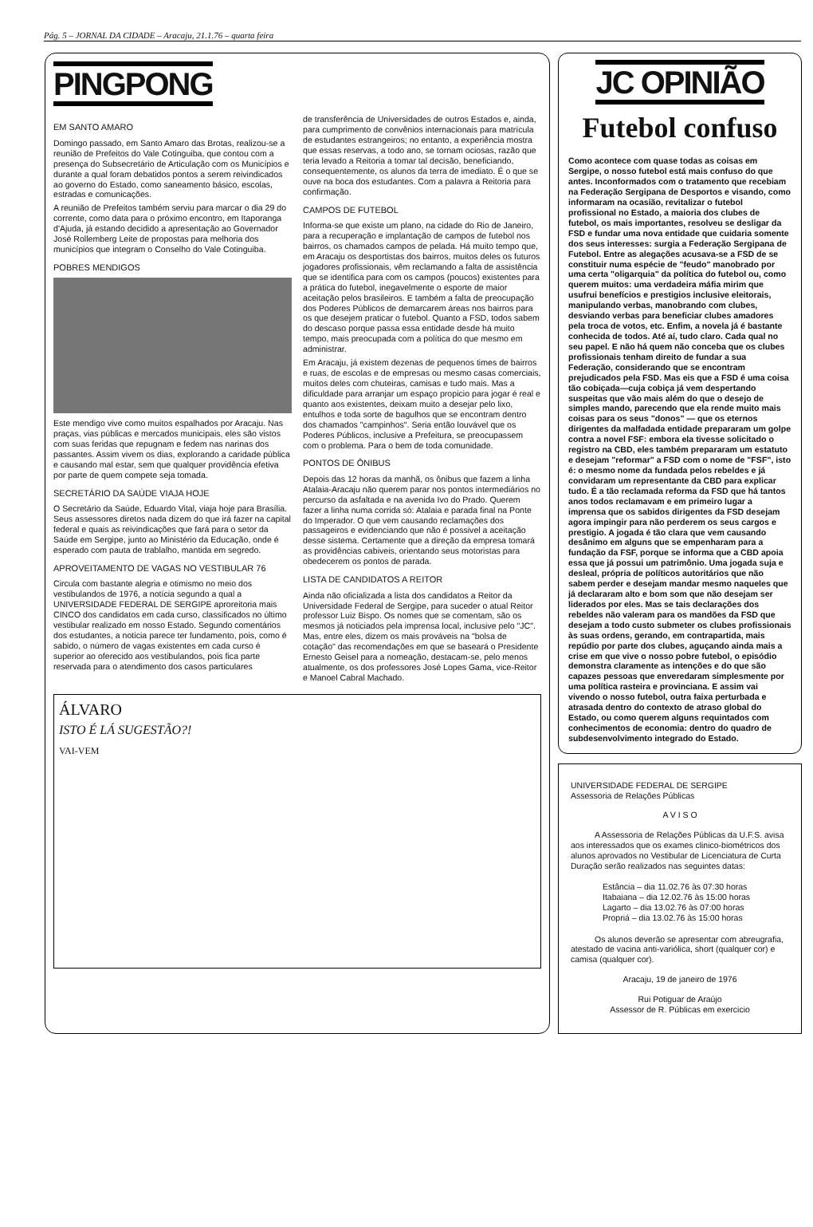Pág. 5 – JORNAL DA CIDADE – Aracaju, 21.1.76 – quarta feira
PINGPONG
EM SANTO AMARO
Domingo passado, em Santo Amaro das Brotas, realizou-se a reunião de Prefeitos do Vale Cotinguiba, que contou com a presença do Subsecretário de Articulação com os Municípios e durante a qual foram debatidos pontos a serem reivindicados ao governo do Estado, como saneamento básico, escolas, estradas e comunicações.
A reunião de Prefeitos também serviu para marcar o dia 29 do corrente, como data para o próximo encontro, em Itaporanga d'Ajuda, já estando decidido a apresentação ao Governador José Rollemberg Leite de propostas para melhoria dos municípios que integram o Conselho do Vale Cotinguiba.
POBRES MENDIGOS
Este mendigo vive como muitos espalhados por Aracaju. Nas praças, vias públicas e mercados municipais, eles são vistos com suas feridas que repugnam e fedem nas narinas dos passantes. Assim vivem os dias, explorando a caridade pública e causando mal estar, sem que qualquer providência efetiva por parte de quem compete seja tomada.
SECRETÁRIO DA SAÚDE VIAJA HOJE
O Secretário da Saúde, Eduardo Vital, viaja hoje para Brasília. Seus assessores diretos nada dizem do que irá fazer na capital federal e quais as reivindicações que fará para o setor da Saúde em Sergipe, junto ao Ministério da Educação, onde é esperado com pauta de trablalho, mantida em segredo.
APROVEITAMENTO DE VAGAS NO VESTIBULAR 76
Circula com bastante alegria e otimismo no meio dos vestibulandos de 1976, a notícia segundo a qual a UNIVERSIDADE FEDERAL DE SERGIPE aproreitoria mais CINCO dos candidatos em cada curso, classificados no último vestibular realizado em nosso Estado. Segundo comentários dos estudantes, a noticia parece ter fundamento, pois, como é sabido, o número de vagas existentes em cada curso é superior ao oferecido aos vestibulandos, pois fica parte reservada para o atendimento dos casos particulares
de transferência de Universidades de outros Estados e, ainda, para cumprimento de convênios internacionais para matrícula de estudantes estrangeiros; no entanto, a experiência mostra que essas reservas, a todo ano, se tornam ociosas, razão que teria levado a Reitoria a tomar tal decisão, beneficiando, consequentemente, os alunos da terra de imediato. É o que se ouve na boca dos estudantes. Com a palavra a Reitoria para confirmação.
CAMPOS DE FUTEBOL
Informa-se que existe um plano, na cidade do Rio de Janeiro, para a recuperação e implantação de campos de futebol nos bairros, os chamados campos de pelada. Há muito tempo que, em Aracaju os desportistas dos bairros, muitos deles os futuros jogadores profissionais, vêm reclamando a falta de assistência que se identifica para com os campos (poucos) existentes para a prática do futebol, inegavelmente o esporte de maior aceitação pelos brasileiros. E também a falta de preocupação dos Poderes Públicos de demarcarem áreas nos bairros para os que desejem praticar o futebol. Quanto a FSD, todos sabem do descaso porque passa essa entidade desde há muito tempo, mais preocupada com a política do que mesmo em administrar.
Em Aracaju, já existem dezenas de pequenos times de bairros e ruas, de escolas e de empresas ou mesmo casas comerciais, muitos deles com chuteiras, camisas e tudo mais. Mas a dificuldade para arranjar um espaço propicio para jogar é real e quanto aos existentes, deixam muito a desejar pelo lixo, entulhos e toda sorte de bagulhos que se encontram dentro dos chamados "campinhos". Seria então louvável que os Poderes Públicos, inclusive a Prefeitura, se preocupassem com o problema. Para o bem de toda comunidade.
PONTOS DE ÔNIBUS
Depois das 12 horas da manhã, os ônibus que fazem a linha Atalaia-Aracaju não querem parar nos pontos intermediários no percurso da asfaltada e na avenida Ivo do Prado. Querem fazer a linha numa corrida só: Atalaia e parada final na Ponte do Imperador. O que vem causando reclamações dos passageiros e evidenciando que não é possivel a aceitação desse sistema. Certamente que a direção da empresa tomará as providências cabiveis, orientando seus motoristas para obedecerem os pontos de parada.
LISTA DE CANDIDATOS A REITOR
Ainda não oficializada a lista dos candidatos a Reitor da Universidade Federal de Sergipe, para suceder o atual Reitor professor Luiz Bispo. Os nomes que se comentam, são os mesmos já noticiados pela imprensa local, inclusive pelo "JC". Mas, entre eles, dizem os mais prováveis na "bolsa de cotação" das recomendações em que se baseará o Presidente Ernesto Geisel para a nomeação, destacam-se, pelo menos atualmente, os dos professores José Lopes Gama, vice-Reitor e Manoel Cabral Machado.
ÁLVARO
ISTO É LÁ SUGESTÃO?!
VAI-VEM
JC OPINIÃO
Futebol confuso
Como acontece com quase todas as coisas em Sergipe, o nosso futebol está mais confuso do que antes. Inconformados com o tratamento que recebiam na Federação Sergipana de Desportos e visando, como informaram na ocasião, revitalizar o futebol profissional no Estado, a maioria dos clubes de futebol, os mais importantes, resolveu se desligar da FSD e fundar uma nova entidade que cuidaria somente dos seus interesses: surgia a Federação Sergipana de Futebol. Entre as alegações acusava-se a FSD de se constituir numa espécie de "feudo" manobrado por uma certa "oligarquia" da política do futebol ou, como querem muitos: uma verdadeira máfia mirim que usufrui benefícios e prestigios inclusive eleitorais, manipulando verbas, manobrando com clubes, desviando verbas para beneficiar clubes amadores pela troca de votos, etc. Enfim, a novela já é bastante conhecida de todos. Até aí, tudo claro. Cada qual no seu papel. E não há quem não conceba que os clubes profissionais tenham direito de fundar a sua Federação, considerando que se encontram prejudicados pela FSD. Mas eis que a FSD é uma coisa tão cobiçada—cuja cobiça já vem despertando suspeitas que vão mais além do que o desejo de simples mando, parecendo que ela rende muito mais coisas para os seus "donos" — que os eternos dirigentes da malfadada entidade prepararam um golpe contra a novel FSF: embora ela tivesse solicitado o registro na CBD, eles também prepararam um estatuto e desejam "reformar" a FSD com o nome de "FSF", isto é: o mesmo nome da fundada pelos rebeldes e já convidaram um representante da CBD para explicar tudo. É a tão reclamada reforma da FSD que há tantos anos todos reclamavam e em primeiro lugar a imprensa que os sabidos dirigentes da FSD desejam agora impingir para não perderem os seus cargos e prestigio. A jogada é tão clara que vem causando desânimo em alguns que se empenharam para a fundação da FSF, porque se informa que a CBD apoia essa que já possui um patrimônio. Uma jogada suja e desleal, própria de políticos autoritários que não sabem perder e desejam mandar mesmo naqueles que já declararam alto e bom som que não desejam ser liderados por eles. Mas se tais declarações dos rebeldes não valeram para os mandões da FSD que desejam a todo custo submeter os clubes profissionais às suas ordens, gerando, em contrapartida, mais repúdio por parte dos clubes, aguçando ainda mais a crise em que vive o nosso pobre futebol, o episódio demonstra claramente as intenções e do que são capazes pessoas que enveredaram simplesmente por uma política rasteira e provinciana. E assim vai vivendo o nosso futebol, outra faixa perturbada e atrasada dentro do contexto de atraso global do Estado, ou como querem alguns requintados com conhecimentos de economia: dentro do quadro de subdesenvolvimento integrado do Estado.
UNIVERSIDADE FEDERAL DE SERGIPE
Assessoria de Relações Públicas
A V I S O
A Assessoria de Relações Públicas da U.F.S. avisa aos interessados que os exames clinico-biométricos dos alunos aprovados no Vestibular de Licenciatura de Curta Duração serão realizados nas seguintes datas:
Estância – dia 11.02.76 às 07:30 horas
Itabaiana – dia 12.02.76 às 15:00 horas
Lagarto – dia 13.02.76 às 07:00 horas
Propriá – dia 13.02.76 às 15:00 horas
Os alunos deverão se apresentar com abreugrafia, atestado de vacina anti-variólica, short (qualquer cor) e camisa (qualquer cor).
Aracaju, 19 de janeiro de 1976
Rui Potiguar de Araújo
Assessor de R. Públicas em exercicio